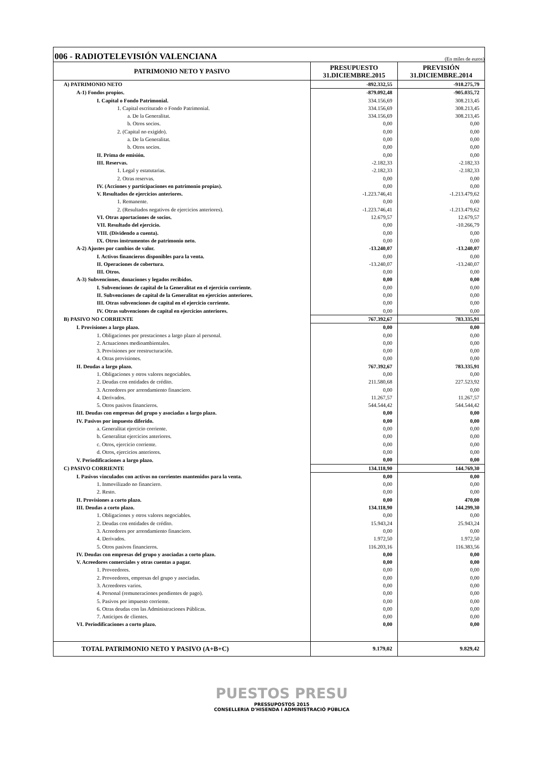006 - RADIOTELEVISIÓN VALENCIANA
(En miles de euros)
| PATRIMONIO NETO Y PASIVO | PRESUPUESTO 31.DICIEMBRE.2015 | PREVISIÓN 31.DICIEMBRE.2014 |
| --- | --- | --- |
| A) PATRIMONIO NETO | -892.332,55 | -918.275,79 |
| A-1) Fondos propios. | -879.092,48 | -905.035,72 |
| I. Capital o Fondo Patrimonial. | 334.156,69 | 308.213,45 |
| 1. Capital escriturado o Fondo Patrimonial. | 334.156,69 | 308.213,45 |
| a. De la Generalitat. | 334.156,69 | 308.213,45 |
| b. Otros socios. | 0,00 | 0,00 |
| 2. (Capital no exigido). | 0,00 | 0,00 |
| a. De la Generalitat. | 0,00 | 0,00 |
| b. Otros socios. | 0,00 | 0,00 |
| II. Prima de emisión. | 0,00 | 0,00 |
| III. Reservas. | -2.182,33 | -2.182,33 |
| 1. Legal y estatutarias. | -2.182,33 | -2.182,33 |
| 2. Otras reservas. | 0,00 | 0,00 |
| IV. (Acciones y participaciones en patrimonio propias). | 0,00 | 0,00 |
| V. Resultados de ejercicios anteriores. | -1.223.746,41 | -1.213.479,62 |
| 1. Remanente. | 0,00 | 0,00 |
| 2. (Resultados negativos de ejercicios anteriores). | -1.223.746,41 | -1.213.479,62 |
| VI. Otras aportaciones de socios. | 12.679,57 | 12.679,57 |
| VII. Resultado del ejercicio. | 0,00 | -10.266,79 |
| VIII. (Dividendo a cuenta). | 0,00 | 0,00 |
| IX. Otros instrumentos de patrimonio neto. | 0,00 | 0,00 |
| A-2) Ajustes por cambios de valor. | -13.240,07 | -13.240,07 |
| I. Activos financieros disponibles para la venta. | 0,00 | 0,00 |
| II. Operaciones de cobertura. | -13.240,07 | -13.240,07 |
| III. Otros. | 0,00 | 0,00 |
| A-3) Subvenciones, donaciones y legados recibidos. | 0,00 | 0,00 |
| I. Subvenciones de capital de la Generalitat en el ejercicio corriente. | 0,00 | 0,00 |
| II. Subvenciones de capital de la Generalitat en ejercicios anteriores. | 0,00 | 0,00 |
| III. Otras subvenciones de capital en el ejercicio corriente. | 0,00 | 0,00 |
| IV. Otras subvenciones de capital en ejercicios anteriores. | 0,00 | 0,00 |
| B) PASIVO NO CORRIENTE | 767.392,67 | 783.335,91 |
| I. Provisiones a largo plazo. | 0,00 | 0,00 |
| 1. Obligaciones por prestaciones a largo plazo al personal. | 0,00 | 0,00 |
| 2. Actuaciones medioambientales. | 0,00 | 0,00 |
| 3. Provisiones por reestructuración. | 0,00 | 0,00 |
| 4. Otras provisiones. | 0,00 | 0,00 |
| II. Deudas a largo plazo. | 767.392,67 | 783.335,91 |
| 1. Obligaciones y otros valores negociables. | 0,00 | 0,00 |
| 2. Deudas con entidades de crédito. | 211.580,68 | 227.523,92 |
| 3. Acreedores por arrendamiento financiero. | 0,00 | 0,00 |
| 4. Derivados. | 11.267,57 | 11.267,57 |
| 5. Otros pasivos financieros. | 544.544,42 | 544.544,42 |
| III. Deudas con empresas del grupo y asociadas a largo plazo. | 0,00 | 0,00 |
| IV. Pasivos por impuesto diferido. | 0,00 | 0,00 |
| a. Generalitat ejercicio corriente. | 0,00 | 0,00 |
| b. Generalitat ejercicios anteriores. | 0,00 | 0,00 |
| c. Otros, ejercicio corriente. | 0,00 | 0,00 |
| d. Otros, ejercicios anteriores. | 0,00 | 0,00 |
| V. Periodificaciones a largo plazo. | 0,00 | 0,00 |
| C) PASIVO CORRIENTE | 134.118,90 | 144.769,30 |
| I. Pasivos vinculados con activos no corrientes mantenidos para la venta. | 0,00 | 0,00 |
| 1. Inmovilizado no financiero. | 0,00 | 0,00 |
| 2. Resto. | 0,00 | 0,00 |
| II. Provisiones a corto plazo. | 0,00 | 470,00 |
| III. Deudas a corto plazo. | 134.118,90 | 144.299,30 |
| 1. Obligaciones y otros valores negociables. | 0,00 | 0,00 |
| 2. Deudas con entidades de crédito. | 15.943,24 | 25.943,24 |
| 3. Acreedores por arrendamiento financiero. | 0,00 | 0,00 |
| 4. Derivados. | 1.972,50 | 1.972,50 |
| 5. Otros pasivos financieros. | 116.203,16 | 116.383,56 |
| IV. Deudas con empresas del grupo y asociadas a corto plazo. | 0,00 | 0,00 |
| V. Acreedores comerciales y otras cuentas a pagar. | 0,00 | 0,00 |
| 1. Proveedores. | 0,00 | 0,00 |
| 2. Proveedores, empresas del grupo y asociadas. | 0,00 | 0,00 |
| 3. Acreedores varios. | 0,00 | 0,00 |
| 4. Personal (remuneraciones pendientes de pago). | 0,00 | 0,00 |
| 5. Pasivos por impuesto corriente. | 0,00 | 0,00 |
| 6. Otras deudas con las Administraciones Públicas. | 0,00 | 0,00 |
| 7. Anticipos de clientes. | 0,00 | 0,00 |
| VI. Periodificaciones a corto plazo. | 0,00 | 0,00 |
| TOTAL PATRIMONIO NETO Y PASIVO (A+B+C) | 9.179,02 | 9.829,42 |
PUESTOS PRESU
PRESSUPOSTOS 2015
CONSELLERIA D'HISENDA I ADMINISTRACIÓ PÚBLICA